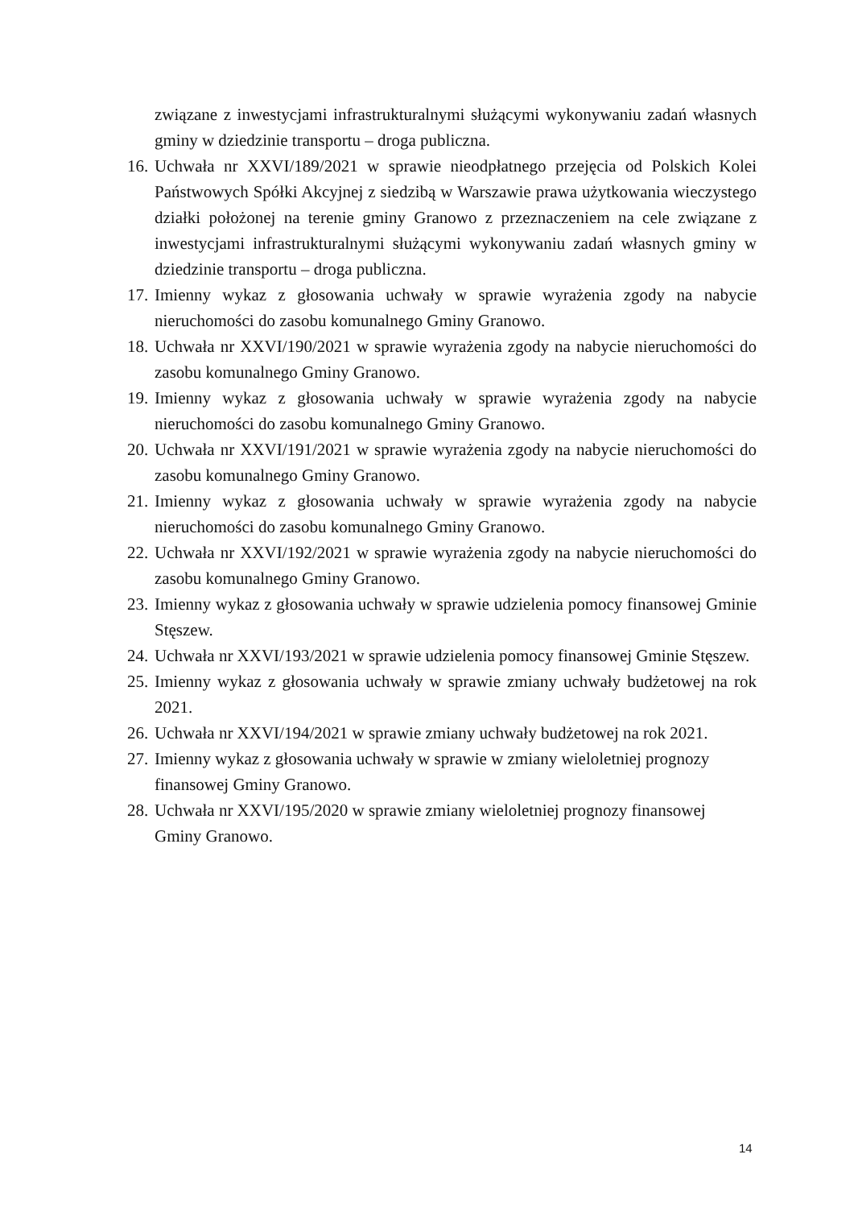związane z inwestycjami infrastrukturalnymi służącymi wykonywaniu zadań własnych gminy w dziedzinie transportu – droga publiczna.
16. Uchwała nr XXVI/189/2021 w sprawie nieodpłatnego przejęcia od Polskich Kolei Państwowych Spółki Akcyjnej z siedzibą w Warszawie prawa użytkowania wieczystego działki położonej na terenie gminy Granowo z przeznaczeniem na cele związane z inwestycjami infrastrukturalnymi służącymi wykonywaniu zadań własnych gminy w dziedzinie transportu – droga publiczna.
17. Imienny wykaz z głosowania uchwały w sprawie wyrażenia zgody na nabycie nieruchomości do zasobu komunalnego Gminy Granowo.
18. Uchwała nr XXVI/190/2021 w sprawie wyrażenia zgody na nabycie nieruchomości do zasobu komunalnego Gminy Granowo.
19. Imienny wykaz z głosowania uchwały w sprawie wyrażenia zgody na nabycie nieruchomości do zasobu komunalnego Gminy Granowo.
20. Uchwała nr XXVI/191/2021 w sprawie wyrażenia zgody na nabycie nieruchomości do zasobu komunalnego Gminy Granowo.
21. Imienny wykaz z głosowania uchwały w sprawie wyrażenia zgody na nabycie nieruchomości do zasobu komunalnego Gminy Granowo.
22. Uchwała nr XXVI/192/2021 w sprawie wyrażenia zgody na nabycie nieruchomości do zasobu komunalnego Gminy Granowo.
23. Imienny wykaz z głosowania uchwały w sprawie udzielenia pomocy finansowej Gminie Stęszew.
24. Uchwała nr XXVI/193/2021 w sprawie udzielenia pomocy finansowej Gminie Stęszew.
25. Imienny wykaz z głosowania uchwały w sprawie zmiany uchwały budżetowej na rok 2021.
26. Uchwała nr XXVI/194/2021 w sprawie zmiany uchwały budżetowej na rok 2021.
27. Imienny wykaz z głosowania uchwały w sprawie w zmiany wieloletniej prognozy
finansowej Gminy Granowo.
28. Uchwała nr XXVI/195/2020 w sprawie zmiany wieloletniej prognozy finansowej
Gminy Granowo.
14